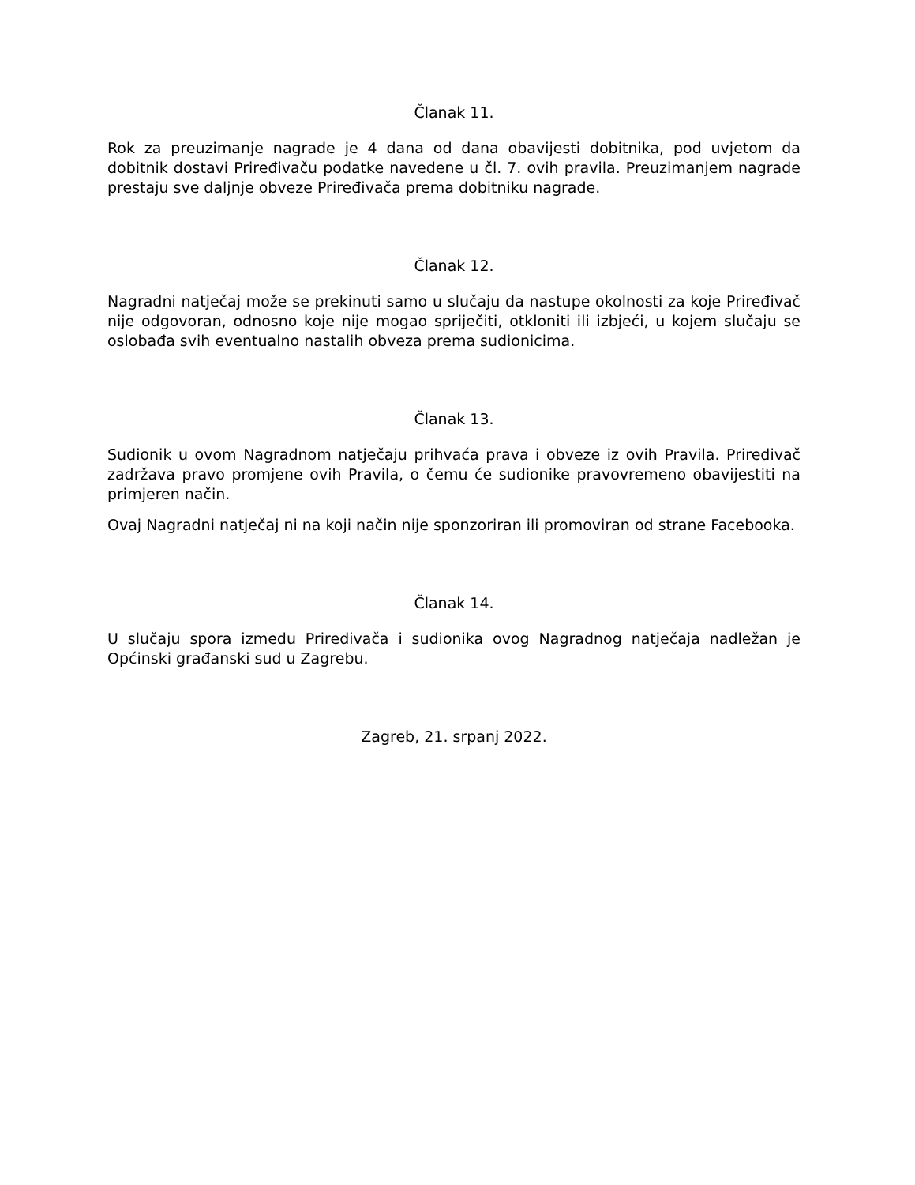Članak 11.
Rok za preuzimanje nagrade je 4 dana od dana obavijesti dobitnika, pod uvjetom da dobitnik dostavi Priređivaču podatke navedene u čl. 7. ovih pravila. Preuzimanjem nagrade prestaju sve daljnje obveze Priređivača prema dobitniku nagrade.
Članak 12.
Nagradni natječaj može se prekinuti samo u slučaju da nastupe okolnosti za koje Priređivač nije odgovoran, odnosno koje nije mogao spriječiti, otkloniti ili izbjeći, u kojem slučaju se oslobađa svih eventualno nastalih obveza prema sudionicima.
Članak 13.
Sudionik u ovom Nagradnom natječaju prihvaća prava i obveze iz ovih Pravila. Priređivač zadržava pravo promjene ovih Pravila, o čemu će sudionike pravovremeno obavijestiti na primjeren način.
Ovaj Nagradni natječaj ni na koji način nije sponzoriran ili promoviran od strane Facebooka.
Članak 14.
U slučaju spora između Priređivača i sudionika ovog Nagradnog natječaja nadležan je Općinski građanski sud u Zagrebu.
Zagreb, 21. srpanj 2022.